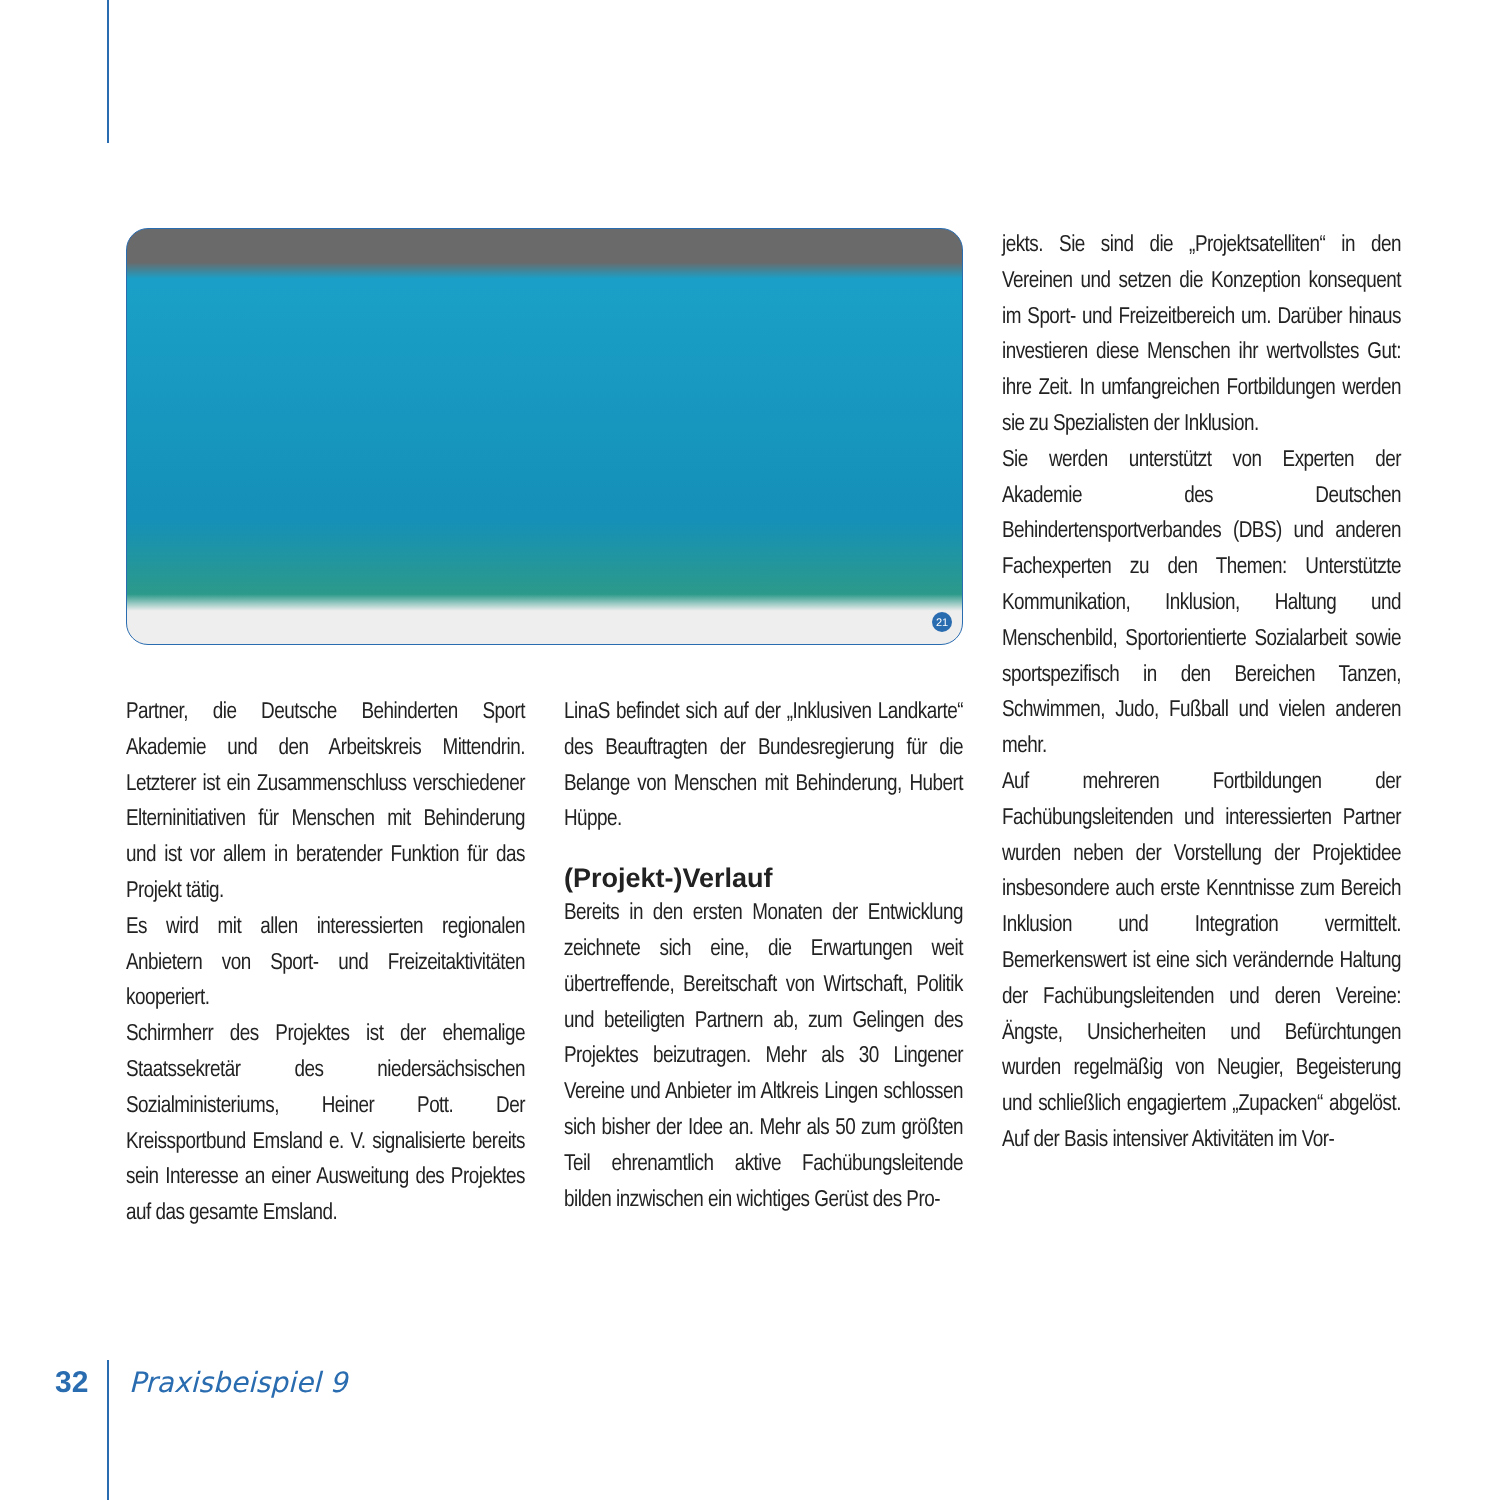21
jekts. Sie sind die „Projektsatelliten“ in den Vereinen und setzen die Konzeption konsequent im Sport- und Freizeitbereich um. Darüber hinaus investieren diese Menschen ihr wertvollstes Gut: ihre Zeit. In umfangreichen Fortbildungen werden sie zu Spezialisten der Inklusion.
Sie werden unterstützt von Experten der Akademie des Deutschen Behindertensportverbandes (DBS) und anderen Fachexperten zu den Themen: Unterstützte Kommunikation, Inklusion, Haltung und Menschenbild, Sportorientierte Sozialarbeit sowie sportspezifisch in den Bereichen Tanzen, Schwimmen, Judo, Fußball und vielen anderen mehr.
Auf mehreren Fortbildungen der Fachübungsleitenden und interessierten Partner wurden neben der Vorstellung der Projektidee insbesondere auch erste Kenntnisse zum Bereich Inklusion und Integration vermittelt. Bemerkenswert ist eine sich verändernde Haltung der Fachübungsleitenden und deren Vereine: Ängste, Unsicherheiten und Befürchtungen wurden regelmäßig von Neugier, Begeisterung und schließlich engagiertem „Zupacken“ abgelöst. Auf der Basis intensiver Aktivitäten im Vor-
Partner, die Deutsche Behinderten Sport Akademie und den Arbeitskreis Mittendrin. Letzterer ist ein Zusammenschluss verschiedener Elterninitiativen für Menschen mit Behinderung und ist vor allem in beratender Funktion für das Projekt tätig.
Es wird mit allen interessierten regionalen Anbietern von Sport- und Freizeitaktivitäten kooperiert.
Schirmherr des Projektes ist der ehemalige Staatssekretär des niedersächsischen Sozialministeriums, Heiner Pott. Der Kreissportbund Emsland e. V. signalisierte bereits sein Interesse an einer Ausweitung des Projektes auf das gesamte Emsland.
LinaS befindet sich auf der „Inklusiven Landkarte“ des Beauftragten der Bundesregierung für die Belange von Menschen mit Behinderung, Hubert Hüppe.
(Projekt-)Verlauf
Bereits in den ersten Monaten der Entwicklung zeichnete sich eine, die Erwartungen weit übertreffende, Bereitschaft von Wirtschaft, Politik und beteiligten Partnern ab, zum Gelingen des Projektes beizutragen. Mehr als 30 Lingener Vereine und Anbieter im Altkreis Lingen schlossen sich bisher der Idee an. Mehr als 50 zum größten Teil ehrenamtlich aktive Fachübungsleitende bilden inzwischen ein wichtiges Gerüst des Pro-
32 Praxisbeispiel 9